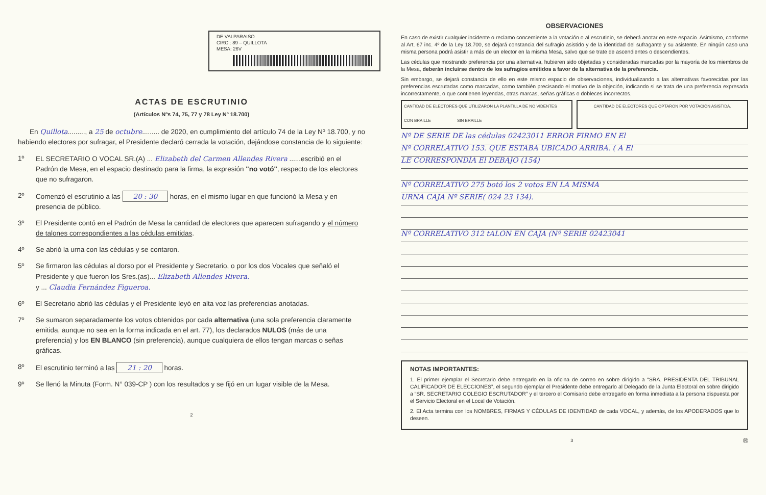DE VALPARAISO
CIRC.: 89 – QUILLOTA
MESA: 26V
ACTAS DE ESCRUTINIO
(Artículos Nºs 74, 75, 77 y 78 Ley Nº 18.700)
En Quillota........., a 25 de octubre......... de 2020, en cumplimiento del artículo 74 de la Ley Nº 18.700, y no habiendo electores por sufragar, el Presidente declaró cerrada la votación, dejándose constancia de lo siguiente:
1º EL SECRETARIO O VOCAL SR.(A) ... Elizabeth del Carmen Allendes Rivera ......escribió en el Padrón de Mesa, en el espacio destinado para la firma, la expresión "no votó", respecto de los electores que no sufragaron.
2º Comenzó el escrutinio a las 20 : 30 horas, en el mismo lugar en que funcionó la Mesa y en presencia de público.
3º El Presidente contó en el Padrón de Mesa la cantidad de electores que aparecen sufragando y el número de talones correspondientes a las cédulas emitidas.
4º Se abrió la urna con las cédulas y se contaron.
5º Se firmaron las cédulas al dorso por el Presidente y Secretario, o por los dos Vocales que señaló el Presidente y que fueron los Sres.(as)... Elizabeth Allendes Rivera.
y ... Claudia Fernández Figueroa.
6º El Secretario abrió las cédulas y el Presidente leyó en alta voz las preferencias anotadas.
7º Se sumaron separadamente los votos obtenidos por cada alternativa (una sola preferencia claramente emitida, aunque no sea en la forma indicada en el art. 77), los declarados NULOS (más de una preferencia) y los EN BLANCO (sin preferencia), aunque cualquiera de ellos tengan marcas o señas gráficas.
8º El escrutinio terminó a las 21 : 20 horas.
9º Se llenó la Minuta (Form. N° 039-CP ) con los resultados y se fijó en un lugar visible de la Mesa.
2
OBSERVACIONES
En caso de existir cualquier incidente o reclamo concerniente a la votación o al escrutinio, se deberá anotar en este espacio. Asimismo, conforme al Art. 67 inc. 4º de la Ley 18.700, se dejará constancia del sufragio asistido y de la identidad del sufragante y su asistente. En ningún caso una misma persona podrá asistir a más de un elector en la misma Mesa, salvo que se trate de ascendientes o descendientes.
Las cédulas que mostrando preferencia por una alternativa, hubieren sido objetadas y consideradas marcadas por la mayoría de los miembros de la Mesa, deberán incluirse dentro de los sufragios emitidos a favor de la alternativa de la preferencia.
Sin embargo, se dejará constancia de ello en este mismo espacio de observaciones, individualizando a las alternativas favorecidas por las preferencias escrutadas como marcadas, como también precisando el motivo de la objeción, indicando si se trata de una preferencia expresada incorrectamente, o que contienen leyendas, otras marcas, señas gráficas o dobleces incorrectos.
CANTIDAD DE ELECTORES QUE UTILIZARON LA PLANTILLA DE NO VIDENTES
CON BRAILLE SIN BRAILLE
CANTIDAD DE ELECTORES QUE OPTARON POR VOTACIÓN ASISTIDA.
Nº DE SERIE DE las cédulas 02423011 ERROR FIRMO EN El
Nº CORRELATIVO 153. QUE ESTABA UBICADO ARRIBA. ( A El
LE CORRESPONDÍA El DEBAJO (154)
Nº CORRELATIVO 275 botó los 2 votos EN LA MISMA
URNA CAJA Nº SERIE( 024 23 134).
Nº CORRELATIVO 312 tALON EN CAJA (Nº SERIE 02423041
NOTAS IMPORTANTES:
1. El primer ejemplar el Secretario debe entregarlo en la oficina de correo en sobre dirigido a “SRA. PRESIDENTA DEL TRIBUNAL CALIFICADOR DE ELECCIONES”, el segundo ejemplar el Presidente debe entregarlo al Delegado de la Junta Electoral en sobre dirigido a “SR. SECRETARIO COLEGIO ESCRUTADOR” y el tercero el Comisario debe entregarlo en forma inmediata a la persona dispuesta por el Servicio Electoral en el Local de Votación.
2. El Acta termina con los NOMBRES, FIRMAS Y CÉDULAS DE IDENTIDAD de cada VOCAL, y además, de los APODERADOS que lo deseen.
3 ®